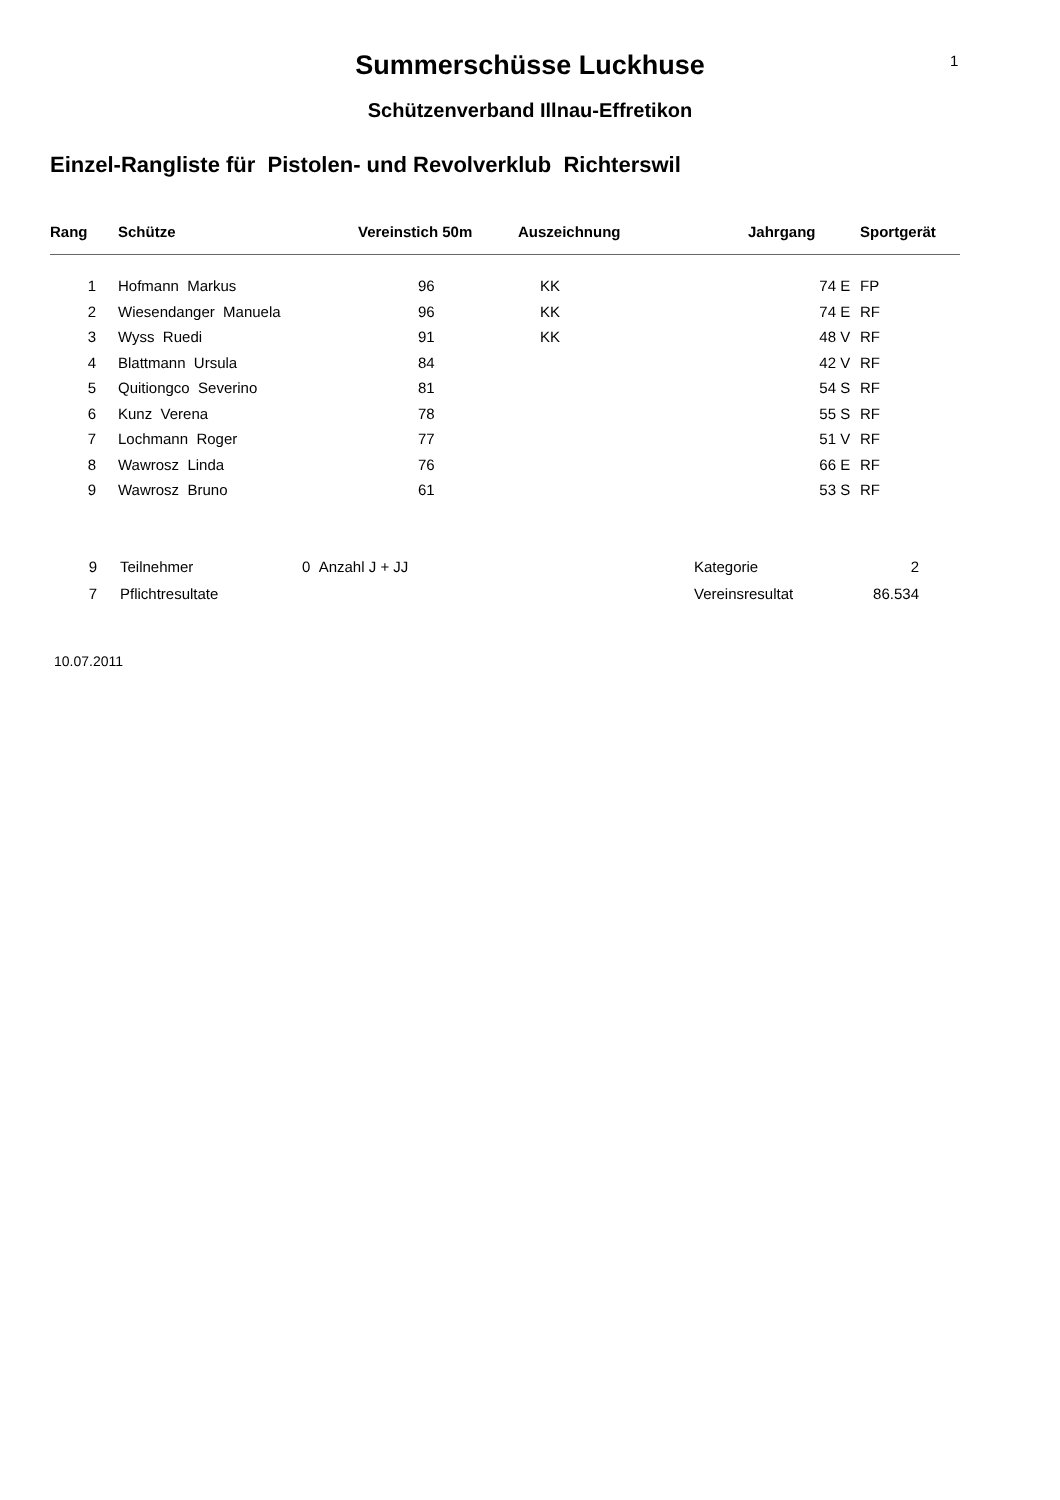1
Summerschüsse Luckhuse
Schützenverband Illnau-Effretikon
Einzel-Rangliste für Pistolen- und Revolverklub Richterswil
| Rang | Schütze | Vereinstich 50m | Auszeichnung | Jahrgang | | Sportgerät |
| --- | --- | --- | --- | --- | --- | --- |
| 1 | Hofmann Markus | 96 | KK | 74 | E | FP |
| 2 | Wiesendanger Manuela | 96 | KK | 74 | E | RF |
| 3 | Wyss Ruedi | 91 | KK | 48 | V | RF |
| 4 | Blattmann Ursula | 84 | | 42 | V | RF |
| 5 | Quitiongco Severino | 81 | | 54 | S | RF |
| 6 | Kunz Verena | 78 | | 55 | S | RF |
| 7 | Lochmann Roger | 77 | | 51 | V | RF |
| 8 | Wawrosz Linda | 76 | | 66 | E | RF |
| 9 | Wawrosz Bruno | 61 | | 53 | S | RF |
| 9 | Teilnehmer | 0 Anzahl J + JJ | Kategorie | 2 |
| 7 | Pflichtresultate | | Vereinsresultat | 86.534 |
10.07.2011